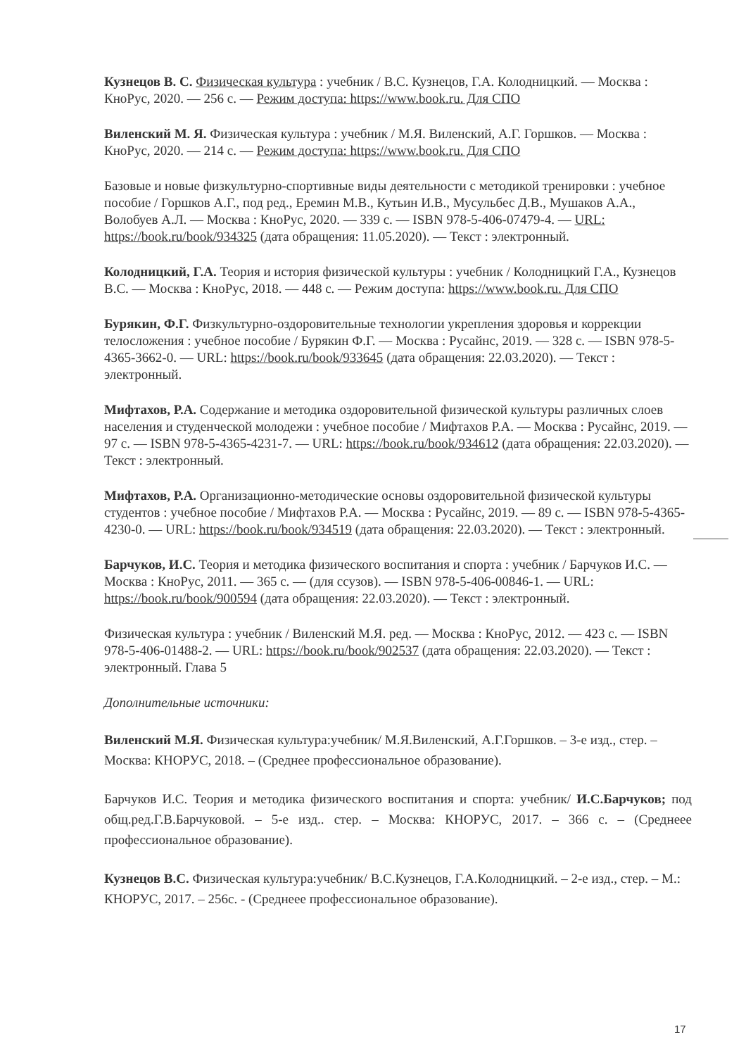Кузнецов В. С. Физическая культура : учебник / В.С. Кузнецов, Г.А. Колодницкий. — Москва : КноРус, 2020. — 256 с. — Режим доступа: https://www.book.ru. Для СПО
Виленский М. Я. Физическая культура : учебник / М.Я. Виленский, А.Г. Горшков. — Москва : КноРус, 2020. — 214 с. — Режим доступа: https://www.book.ru. Для СПО
Базовые и новые физкультурно-спортивные виды деятельности с методикой тренировки : учебное пособие / Горшков А.Г., под ред., Еремин М.В., Кутьин И.В., Мусульбес Д.В., Мушаков А.А., Волобуев А.Л. — Москва : КноРус, 2020. — 339 с. — ISBN 978-5-406-07479-4. — URL: https://book.ru/book/934325 (дата обращения: 11.05.2020). — Текст : электронный.
Колодницкий, Г.А. Теория и история физической культуры : учебник / Колодницкий Г.А., Кузнецов В.С. — Москва : КноРус, 2018. — 448 с. — Режим доступа: https://www.book.ru. Для СПО
Бурякин, Ф.Г. Физкультурно-оздоровительные технологии укрепления здоровья и коррекции телосложения : учебное пособие / Бурякин Ф.Г. — Москва : Русайнс, 2019. — 328 с. — ISBN 978-5-4365-3662-0. — URL: https://book.ru/book/933645 (дата обращения: 22.03.2020). — Текст : электронный.
Мифтахов, Р.А. Содержание и методика оздоровительной физической культуры различных слоев населения и студенческой молодежи : учебное пособие / Мифтахов Р.А. — Москва : Русайнс, 2019. — 97 с. — ISBN 978-5-4365-4231-7. — URL: https://book.ru/book/934612 (дата обращения: 22.03.2020). — Текст : электронный.
Мифтахов, Р.А. Организационно-методические основы оздоровительной физической культуры студентов : учебное пособие / Мифтахов Р.А. — Москва : Русайнс, 2019. — 89 с. — ISBN 978-5-4365-4230-0. — URL: https://book.ru/book/934519 (дата обращения: 22.03.2020). — Текст : электронный.
Барчуков, И.С. Теория и методика физического воспитания и спорта : учебник / Барчуков И.С. — Москва : КноРус, 2011. — 365 с. — (для ссузов). — ISBN 978-5-406-00846-1. — URL: https://book.ru/book/900594 (дата обращения: 22.03.2020). — Текст : электронный.
Физическая культура : учебник / Виленский М.Я. ред. — Москва : КноРус, 2012. — 423 с. — ISBN 978-5-406-01488-2. — URL: https://book.ru/book/902537 (дата обращения: 22.03.2020). — Текст : электронный. Глава 5
Дополнительные источники:
Виленский М.Я. Физическая культура:учебник/ М.Я.Виленский, А.Г.Горшков. – 3-е изд., стер. – Москва: КНОРУС, 2018. – (Среднее профессиональное образование).
Барчуков И.С. Теория и методика физического воспитания и спорта: учебник/ И.С.Барчуков; под общ.ред.Г.В.Барчуковой. – 5-е изд.. стер. – Москва: КНОРУС, 2017. – 366 с. – (Среднеее профессиональное образование).
Кузнецов В.С. Физическая культура:учебник/ В.С.Кузнецов, Г.А.Колодницкий. – 2-е изд., стер. – М.: КНОРУС, 2017. – 256с. - (Среднеее профессиональное образование).
17